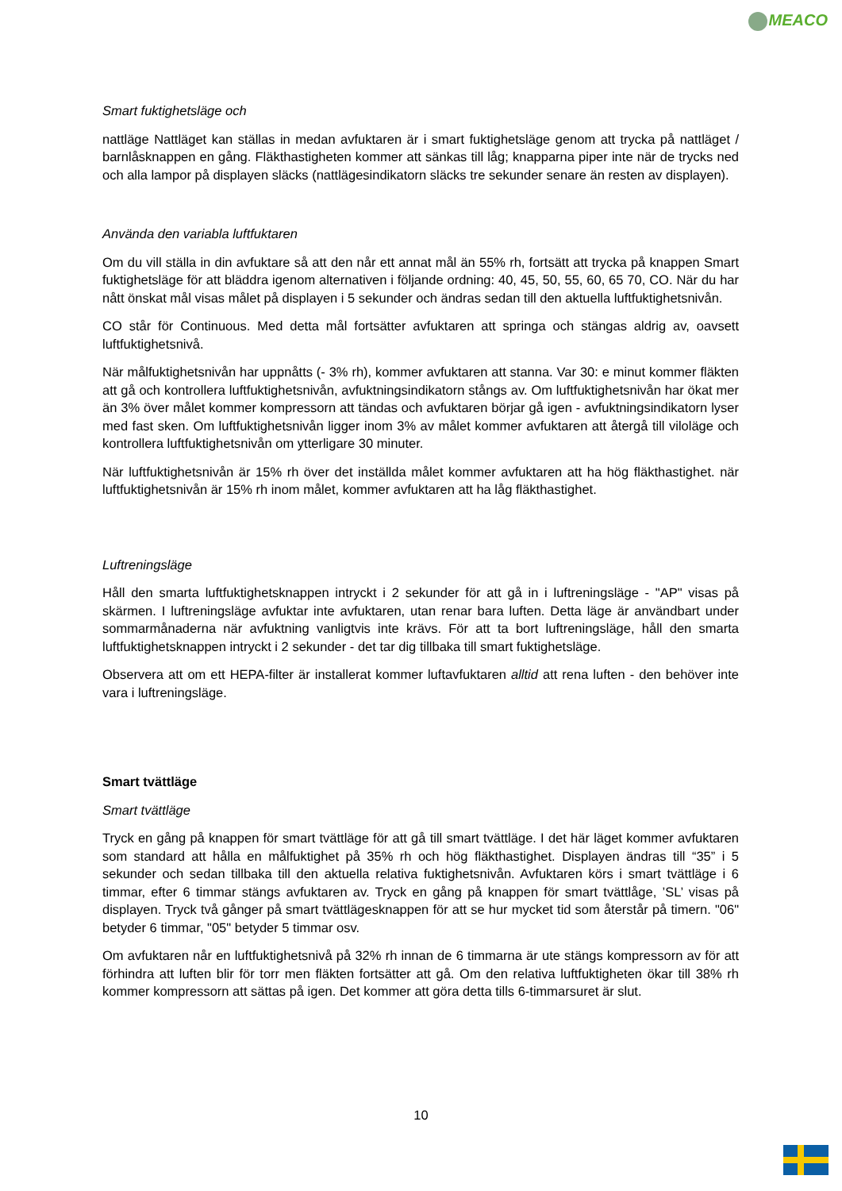MEACO
Smart fuktighetsläge och
nattläge Nattläget kan ställas in medan avfuktaren är i smart fuktighetsläge genom att trycka på nattläget / barnlåsknappen en gång. Fläkthastigheten kommer att sänkas till låg; knapparna piper inte när de trycks ned och alla lampor på displayen släcks (nattlägesindikatorn släcks tre sekunder senare än resten av displayen).
Använda den variabla luftfuktaren
Om du vill ställa in din avfuktare så att den når ett annat mål än 55% rh, fortsätt att trycka på knappen Smart fuktighetsläge för att bläddra igenom alternativen i följande ordning: 40, 45, 50, 55, 60, 65 70, CO. När du har nått önskat mål visas målet på displayen i 5 sekunder och ändras sedan till den aktuella luftfuktighetsnivån.
CO står för Continuous. Med detta mål fortsätter avfuktaren att springa och stängas aldrig av, oavsett luftfuktighetsnivå.
När målfuktighetsnivån har uppnåtts (- 3% rh), kommer avfuktaren att stanna. Var 30: e minut kommer fläkten att gå och kontrollera luftfuktighetsnivån, avfuktningsindikatorn stångs av. Om luftfuktighetsnivån har ökat mer än 3% över målet kommer kompressorn att tändas och avfuktaren börjar gå igen - avfuktningsindikatorn lyser med fast sken. Om luftfuktighetsnivån ligger inom 3% av målet kommer avfuktaren att återgå till viloläge och kontrollera luftfuktighetsnivån om ytterligare 30 minuter.
När luftfuktighetsnivån är 15% rh över det inställda målet kommer avfuktaren att ha hög fläkthastighet. när luftfuktighetsnivån är 15% rh inom målet, kommer avfuktaren att ha låg fläkthastighet.
Luftreningsläge
Håll den smarta luftfuktighetsknappen intryckt i 2 sekunder för att gå in i luftreningsläge - "AP" visas på skärmen. I luftreningsläge avfuktar inte avfuktaren, utan renar bara luften. Detta läge är användbart under sommarmånaderna när avfuktning vanligtvis inte krävs. För att ta bort luftreningsläge, håll den smarta luftfuktighetsknappen intryckt i 2 sekunder - det tar dig tillbaka till smart fuktighetsläge.
Observera att om ett HEPA-filter är installerat kommer luftavfuktaren alltid att rena luften - den behöver inte vara i luftreningsläge.
Smart tvättläge
Smart tvättläge
Tryck en gång på knappen för smart tvättläge för att gå till smart tvättläge. I det här läget kommer avfuktaren som standard att hålla en målfuktighet på 35% rh och hög fläkthastighet. Displayen ändras till “35” i 5 sekunder och sedan tillbaka till den aktuella relativa fuktighetsnivån. Avfuktaren körs i smart tvättläge i 6 timmar, efter 6 timmar stängs avfuktaren av. Tryck en gång på knappen för smart tvättlåge, ’SL’ visas på displayen. Tryck två gånger på smart tvättlägesknappen för att se hur mycket tid som återstår på timern. "06" betyder 6 timmar, "05" betyder 5 timmar osv.
Om avfuktaren når en luftfuktighetsnivå på 32% rh innan de 6 timmarna är ute stängs kompressorn av för att förhindra att luften blir för torr men fläkten fortsätter att gå. Om den relativa luftfuktigheten ökar till 38% rh kommer kompressorn att sättas på igen. Det kommer att göra detta tills 6-timmarsuret är slut.
10